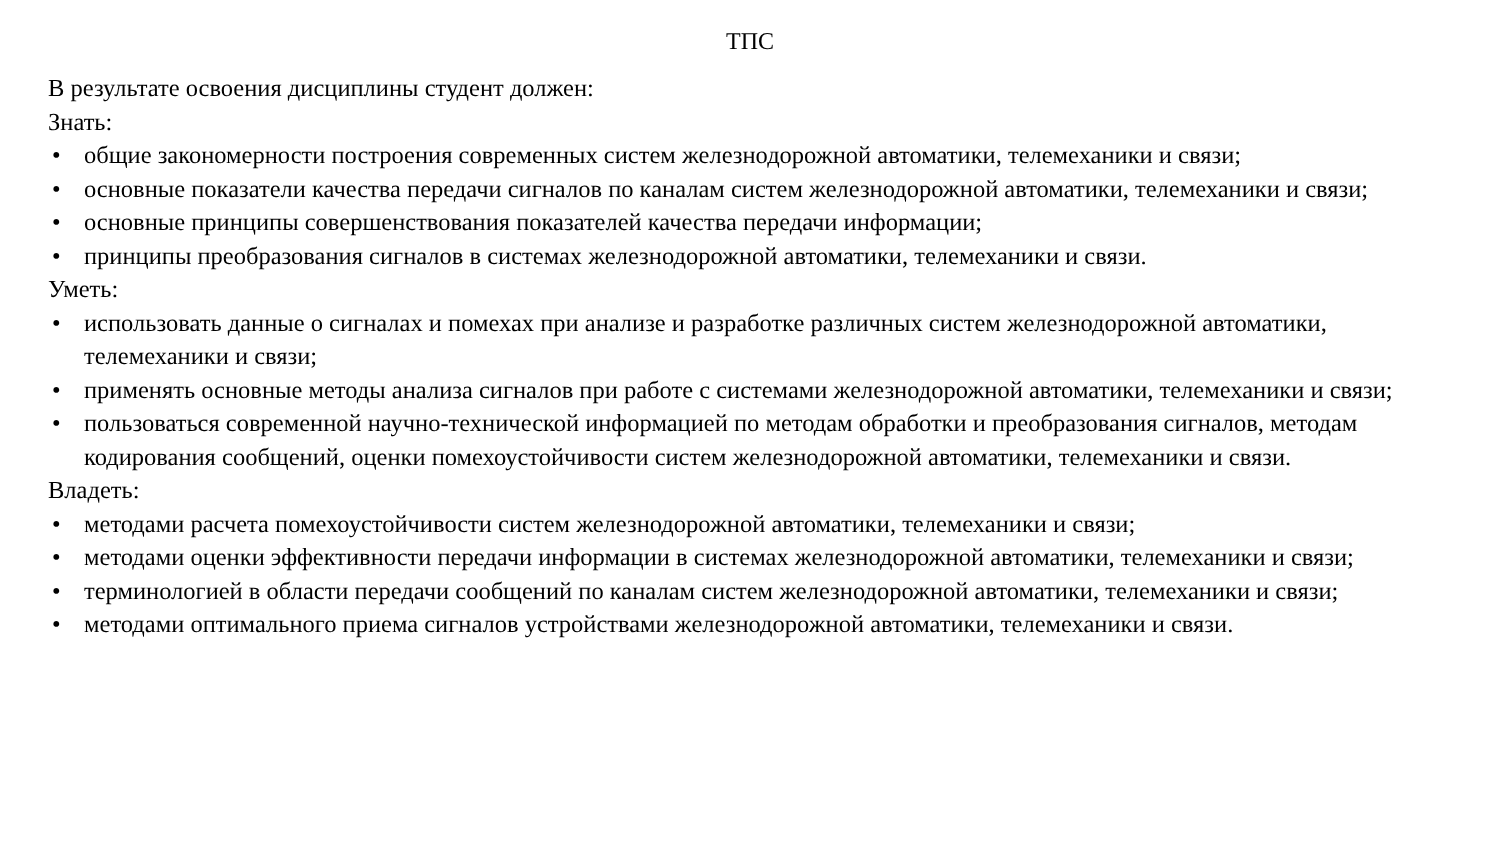ТПС
В результате освоения дисциплины студент должен:
Знать:
• общие закономерности построения современных систем железнодорожной автоматики, телемеханики и связи;
• основные показатели качества передачи сигналов по каналам систем железнодорожной автоматики, телемеханики и связи;
• основные принципы совершенствования показателей качества передачи информации;
• принципы преобразования сигналов в системах железнодорожной автоматики, телемеханики и связи.
Уметь:
• использовать данные о сигналах и помехах при анализе и разработке различных систем железнодорожной автоматики, телемеханики и связи;
• применять основные методы анализа сигналов при работе с системами железнодорожной автоматики, телемеханики и связи;
• пользоваться современной научно-технической информацией по методам обработки и преобразования сигналов, методам кодирования сообщений, оценки помехоустойчивости систем железнодорожной автоматики, телемеханики и связи.
Владеть:
• методами расчета помехоустойчивости систем железнодорожной автоматики, телемеханики и связи;
• методами оценки эффективности передачи информации в системах железнодорожной автоматики, телемеханики и связи;
• терминологией в области передачи сообщений по каналам систем железнодорожной автоматики, телемеханики и связи;
• методами оптимального приема сигналов устройствами железнодорожной автоматики, телемеханики и связи.